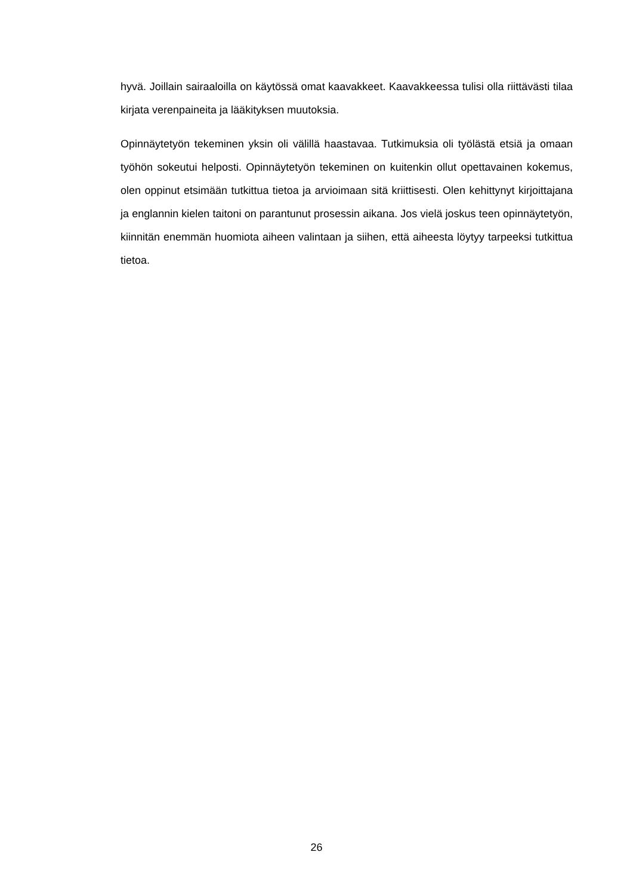hyvä. Joillain sairaaloilla on käytössä omat kaavakkeet. Kaavakkeessa tulisi olla riittävästi tilaa kirjata verenpaineita ja lääkityksen muutoksia.
Opinnäytetyön tekeminen yksin oli välillä haastavaa. Tutkimuksia oli työlästä etsiä ja omaan työhön sokeutui helposti. Opinnäytetyön tekeminen on kuitenkin ollut opettavainen kokemus, olen oppinut etsimään tutkittua tietoa ja arvioimaan sitä kriittisesti. Olen kehittynyt kirjoittajana ja englannin kielen taitoni on parantunut prosessin aikana. Jos vielä joskus teen opinnäytetyön, kiinnitän enemmän huomiota aiheen valintaan ja siihen, että aiheesta löytyy tarpeeksi tutkittua tietoa.
26